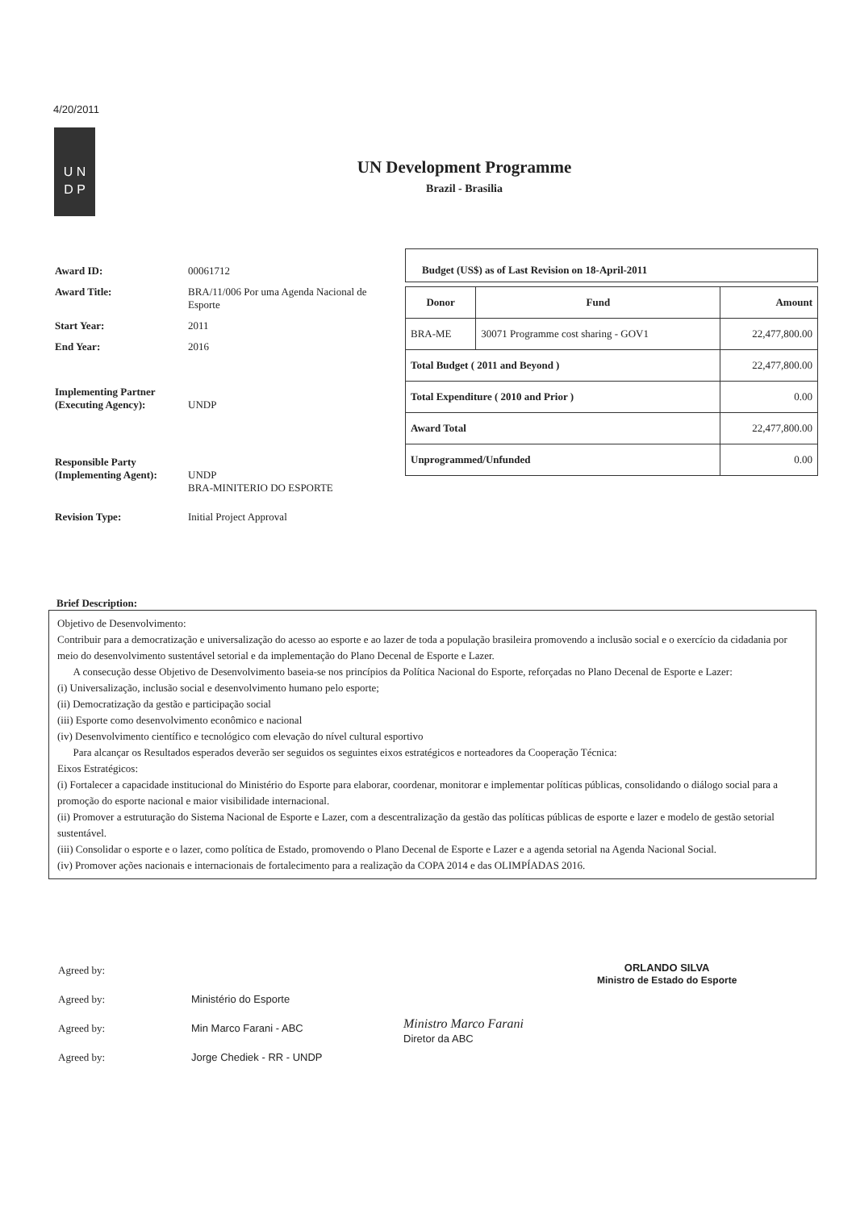4/20/2011
U N
D P
UN Development Programme
Brazil - Brasilia
Award ID: 00061712
Award Title: BRA/11/006 Por uma Agenda Nacional de Esporte
Start Year: 2011
End Year: 2016
Implementing Partner
(Executing Agency):
UNDP
Responsible Party
(Implementing Agent):
UNDP
BRA-MINITERIO DO ESPORTE
Revision Type: Initial Project Approval
Budget (US$) as of Last Revision on 18-April-2011
| Donor | Fund | Amount |
| --- | --- | --- |
| BRA-ME | 30071 Programme cost sharing - GOV1 | 22,477,800.00 |
| Total Budget ( 2011 and Beyond ) | | 22,477,800.00 |
| Total Expenditure ( 2010 and Prior ) | | 0.00 |
| Award Total | | 22,477,800.00 |
| Unprogrammed/Unfunded | | 0.00 |
Brief Description:
Objetivo de Desenvolvimento:
Contribuir para a democratização e universalização do acesso ao esporte e ao lazer de toda a população brasileira promovendo a inclusão social e o exercício da cidadania por meio do desenvolvimento sustentável setorial e da implementação do Plano Decenal de Esporte e Lazer.
A consecução desse Objetivo de Desenvolvimento baseia-se nos princípios da Política Nacional do Esporte, reforçadas no Plano Decenal de Esporte e Lazer:
(i) Universalização, inclusão social e desenvolvimento humano pelo esporte;
(ii) Democratização da gestão e participação social
(iii) Esporte como desenvolvimento econômico e nacional
(iv) Desenvolvimento científico e tecnológico com elevação do nível cultural esportivo
Para alcançar os Resultados esperados deverão ser seguidos os seguintes eixos estratégicos e norteadores da Cooperação Técnica:
Eixos Estratégicos:
(i) Fortalecer a capacidade institucional do Ministério do Esporte para elaborar, coordenar, monitorar e implementar políticas públicas, consolidando o diálogo social para a promoção do esporte nacional e maior visibilidade internacional.
(ii) Promover a estruturação do Sistema Nacional de Esporte e Lazer, com a descentralização da gestão das políticas públicas de esporte e lazer e modelo de gestão setorial sustentável.
(iii) Consolidar o esporte e o lazer, como política de Estado, promovendo o Plano Decenal de Esporte e Lazer e a agenda setorial na Agenda Nacional Social.
(iv) Promover ações nacionais e internacionais de fortalecimento para a realização da COPA 2014 e das OLIMPÍADAS 2016.
Agreed by:
Agreed by: Ministério do Esporte
Agreed by: Min Marco Farani - ABC
Agreed by: Jorge Chediek - RR - UNDP
ORLANDO SILVA
Ministro de Estado do Esporte
Ministro Marco Farani
Diretor da ABC